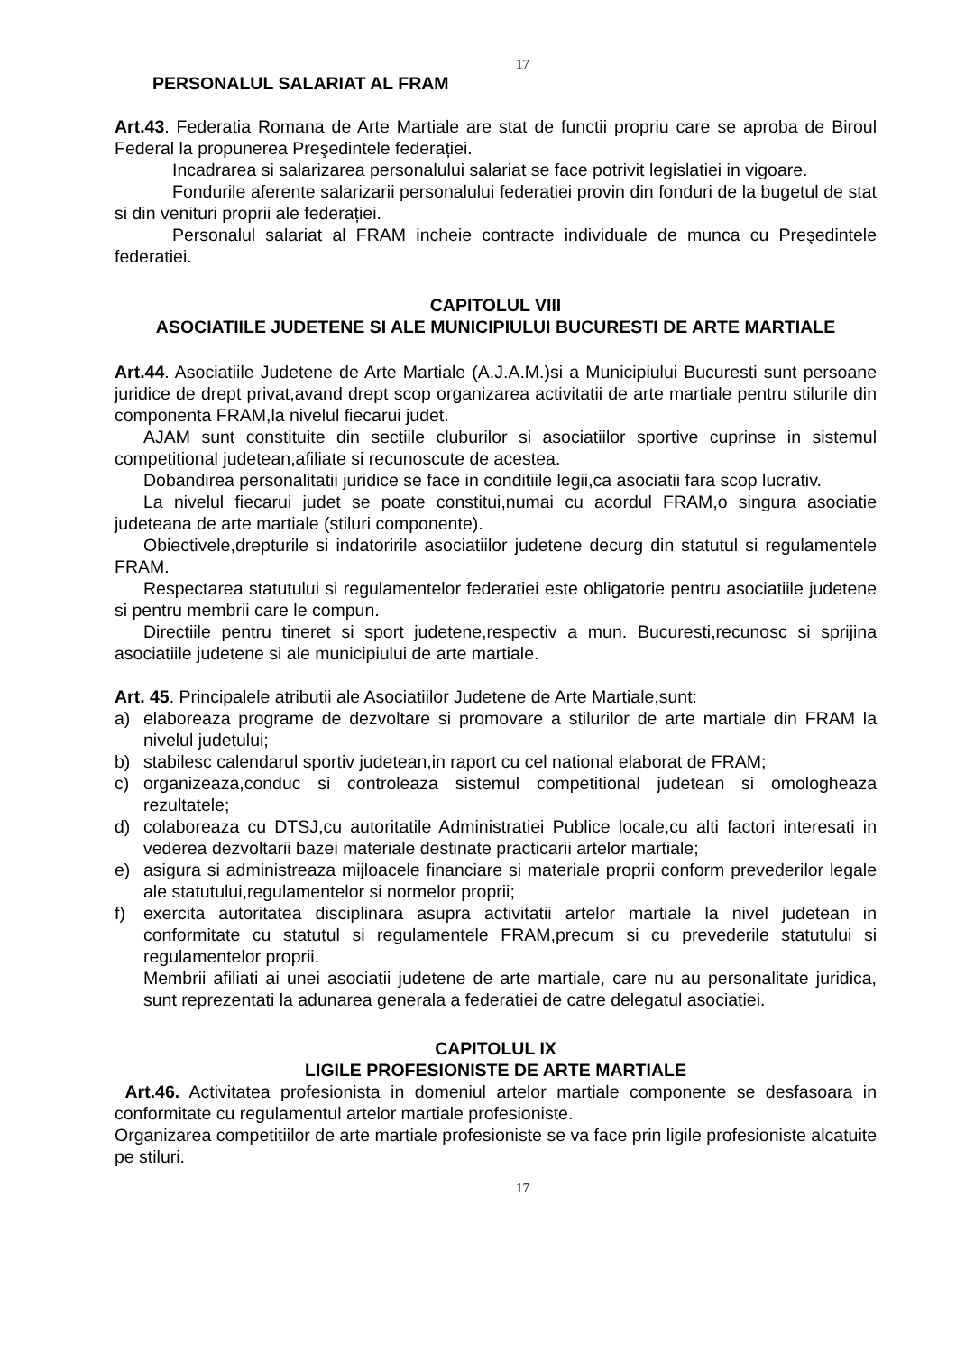17
PERSONALUL SALARIAT AL FRAM
Art.43. Federatia Romana de Arte Martiale are stat de functii propriu care se aproba de Biroul Federal la propunerea Preşedintele federației.
Incadrarea si salarizarea personalului salariat se face potrivit legislatiei in vigoare.
Fondurile aferente salarizarii personalului federatiei provin din fonduri de la bugetul de stat si din venituri proprii ale federației.
Personalul salariat al FRAM incheie contracte individuale de munca cu Preşedintele federatiei.
CAPITOLUL VIII
ASOCIATIILE JUDETENE SI ALE MUNICIPIULUI BUCURESTI DE ARTE MARTIALE
Art.44. Asociatiile Judetene de Arte Martiale (A.J.A.M.)si a Municipiului Bucuresti sunt persoane juridice de drept privat,avand drept scop organizarea activitatii de arte martiale pentru stilurile din componenta FRAM,la nivelul fiecarui judet.
AJAM sunt constituite din sectiile cluburilor si asociatiilor sportive cuprinse in sistemul competitional judetean,afiliate si recunoscute de acestea.
Dobandirea personalitatii juridice se face in conditiile legii,ca asociatii fara scop lucrativ.
La nivelul fiecarui judet se poate constitui,numai cu acordul FRAM,o singura asociatie judeteana de arte martiale (stiluri componente).
Obiectivele,drepturile si indatoririle asociatiilor judetene decurg din statutul si regulamentele FRAM.
Respectarea statutului si regulamentelor federatiei este obligatorie pentru asociatiile judetene si pentru membrii care le compun.
Directiile pentru tineret si sport judetene,respectiv a mun. Bucuresti,recunosc si sprijina asociatiile judetene si ale municipiului de arte martiale.
Art. 45. Principalele atributii ale Asociatiilor Judetene de Arte Martiale,sunt:
a) elaboreaza programe de dezvoltare si promovare a stilurilor de arte martiale din FRAM la nivelul judetului;
b) stabilesc calendarul sportiv judetean,in raport cu cel national elaborat de FRAM;
c) organizeaza,conduc si controleaza sistemul competitional judetean si omologheaza rezultatele;
d) colaboreaza cu DTSJ,cu autoritatile Administratiei Publice locale,cu alti factori interesati in vederea dezvoltarii bazei materiale destinate practicarii artelor martiale;
e) asigura si administreaza mijloacele financiare si materiale proprii conform prevederilor legale ale statutului,regulamentelor si normelor proprii;
f) exercita autoritatea disciplinara asupra activitatii artelor martiale la nivel judetean in conformitate cu statutul si regulamentele FRAM,precum si cu prevederile statutului si regulamentelor proprii.
Membrii afiliati ai unei asociatii judetene de arte martiale, care nu au personalitate juridica, sunt reprezentati la adunarea generala a federatiei de catre delegatul asociatiei.
CAPITOLUL IX
LIGILE PROFESIONISTE DE ARTE MARTIALE
Art.46. Activitatea profesionista in domeniul artelor martiale componente se desfasoara in conformitate cu regulamentul artelor martiale profesioniste.
Organizarea competitiilor de arte martiale profesioniste se va face prin ligile profesioniste alcatuite pe stiluri.
17